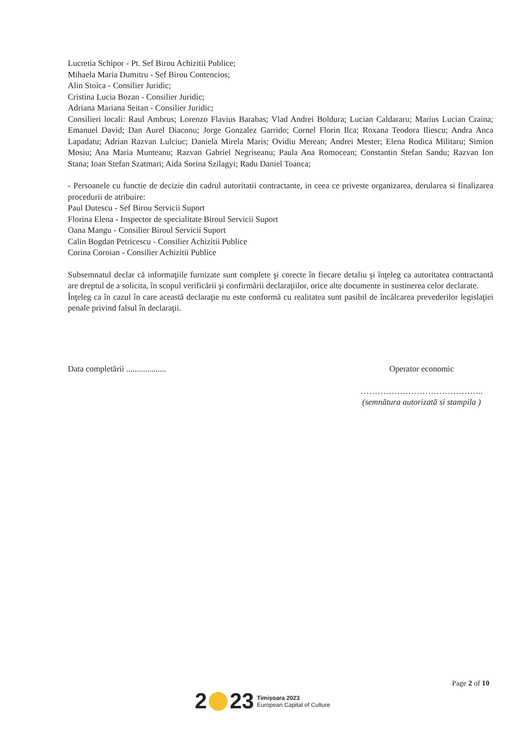Lucretia Schipor - Pt. Sef Birou Achizitii Publice;
Mihaela Maria Dumitru - Sef Birou Contencios;
Alin Stoica - Consilier Juridic;
Cristina Lucia Bozan - Consilier Juridic;
Adriana Mariana Seitan - Consilier Juridic;
Consilieri locali: Raul Ambrus; Lorenzo Flavius Barabas; Vlad Andrei Boldura; Lucian Caldararu; Marius Lucian Craina; Emanuel David; Dan Aurel Diaconu; Jorge Gonzalez Garrido; Cornel Florin Ilca; Roxana Teodora Iliescu; Andra Anca Lapadatu; Adrian Razvan Lulciuc; Daniela Mirela Maris; Ovidiu Merean; Andrei Mester; Elena Rodica Militaru; Simion Mosiu; Ana Maria Munteanu; Razvan Gabriel Negriseanu; Paula Ana Romocean; Constantin Stefan Sandu; Razvan Ion Stana; Ioan Stefan Szatmari; Aida Sorina Szilagyi; Radu Daniel Toanca;
- Persoanele cu functie de decizie din cadrul autoritatii contractante, in ceea ce priveste organizarea, derularea si finalizarea procedurii de atribuire:
Paul Dutescu - Sef Birou Servicii Suport
Florina Elena - Inspector de specialitate Biroul Servicii Suport
Oana Mangu - Consilier Biroul Servicii Suport
Calin Bogdan Petricescu - Consilier Achizitii Publice
Corina Coroian - Consilier Achizitii Publice
Subsemnatul declar că informaţiile furnizate sunt complete şi corecte în fiecare detaliu şi înţeleg ca autoritatea contractantă are dreptul de a solicita, în scopul verificării şi confirmării declaraţiilor, orice alte documente in sustinerea celor declarate.
Înţeleg ca în cazul în care această declaraţie nu este conformă cu realitatea sunt pasibil de încălcarea prevederilor legislaţiei penale privind falsul în declaraţii.
Data completării ...................
Operator economic
……………………………………..
(semnătura autorizată si stampila )
Page 2 of 10
2 23 Timişoara 2023
European Capital of Culture